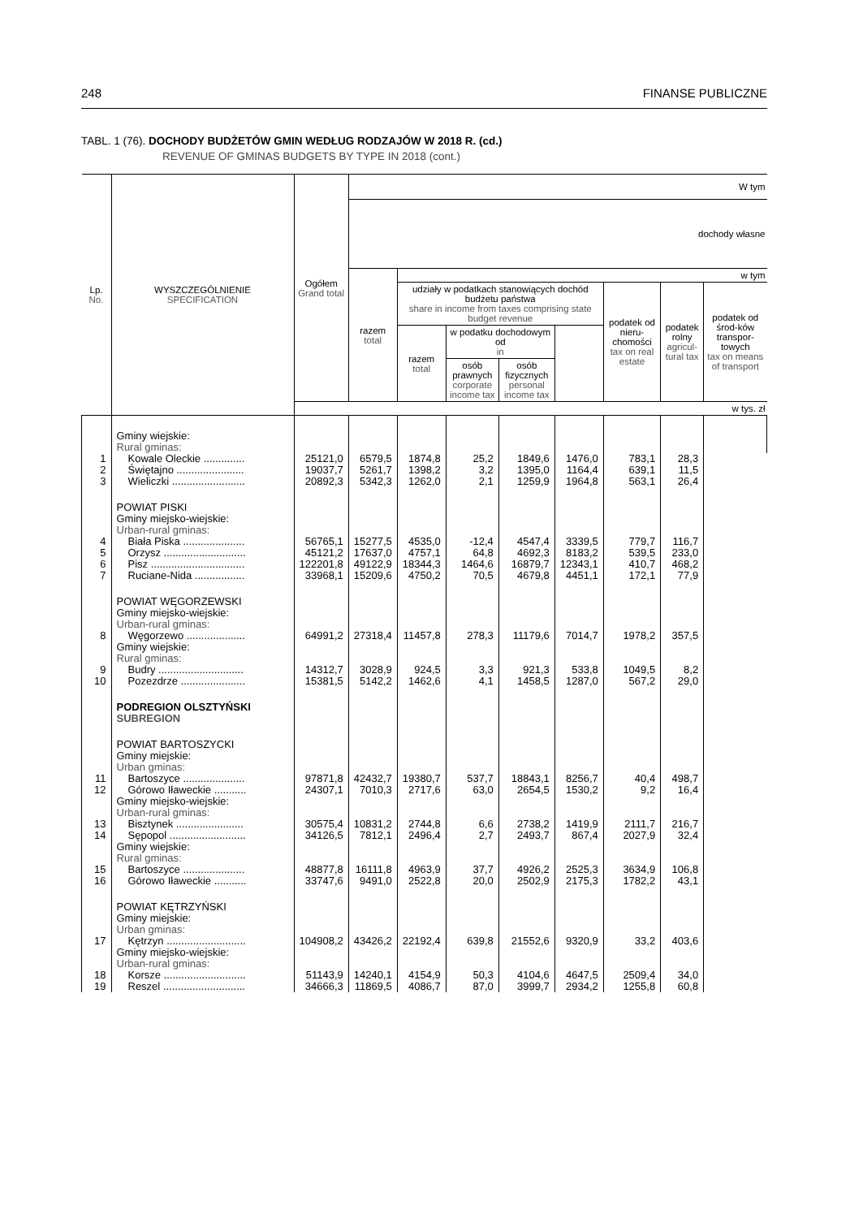248 FINANSE PUBLICZNE
TABL. 1 (76). DOCHODY BUDŻETÓW GMIN WEDŁUG RODZAJÓW W 2018 R. (cd.)
REVENUE OF GMINAS BUDGETS BY TYPE IN 2018 (cont.)
| Lp. No. | WYSZCZEGÓLNIENIE SPECIFICATION | Ogółem Grand total | W tym | | | | | | | |
| --- | --- | --- | --- | --- | --- | --- | --- | --- | --- | --- |
| | | | dochody własne | | | | | | | |
| | | | razem total | w tym | | | | | | |
| | | | | udziały w podatkach stanowiących dochód budżetu państwa share in income from taxes comprising state budget revenue | | | | podatek od nieru-chomości tax on real estate | podatek rolny agricul-tural tax | podatek od środ-ków transpor-towych tax on means of transport |
| | | | | razem total | w podatku dochodowym od in | | | | | |
| | | | | | osób prawnych corporate income tax | osób fizycznych personal income tax | | | | |
| | | w tys. zł | | | | | | | | |
| | Gminy wiejskie: Rural gminas: | | | | | | | | | |
| 1 | Kowale Oleckie .............. | 25121,0 | 6579,5 | 1874,8 | 25,2 | 1849,6 | 1476,0 | 783,1 | 28,3 | |
| 2 | Świętajno ....................... | 19037,7 | 5261,7 | 1398,2 | 3,2 | 1395,0 | 1164,4 | 639,1 | 11,5 | |
| 3 | Wieliczki ......................... | 20892,3 | 5342,3 | 1262,0 | 2,1 | 1259,9 | 1964,8 | 563,1 | 26,4 | |
| | POWIAT PISKI Gminy miejsko-wiejskie: Urban-rural gminas: | | | | | | | | | |
| 4 | Biała Piska ..................... | 56765,1 | 15277,5 | 4535,0 | -12,4 | 4547,4 | 3339,5 | 779,7 | 116,7 | |
| 5 | Orzysz ............................ | 45121,2 | 17637,0 | 4757,1 | 64,8 | 4692,3 | 8183,2 | 539,5 | 233,0 | |
| 6 | Pisz ................................ | 122201,8 | 49122,9 | 18344,3 | 1464,6 | 16879,7 | 12343,1 | 410,7 | 468,2 | |
| 7 | Ruciane-Nida ................. | 33968,1 | 15209,6 | 4750,2 | 70,5 | 4679,8 | 4451,1 | 172,1 | 77,9 | |
| | POWIAT WĘGORZEWSKI Gminy miejsko-wiejskie: Urban-rural gminas: | | | | | | | | | |
| 8 | Węgorzewo .................... | 64991,2 | 27318,4 | 11457,8 | 278,3 | 11179,6 | 7014,7 | 1978,2 | 357,5 | |
| | Gminy wiejskie: Rural gminas: | | | | | | | | | |
| 9 | Budry ............................. | 14312,7 | 3028,9 | 924,5 | 3,3 | 921,3 | 533,8 | 1049,5 | 8,2 | |
| 10 | Pozezdrze ...................... | 15381,5 | 5142,2 | 1462,6 | 4,1 | 1458,5 | 1287,0 | 567,2 | 29,0 | |
| | PODREGION OLSZTYŃSKI SUBREGION | | | | | | | | | |
| | POWIAT BARTOSZYCKI Gminy miejskie: Urban gminas: | | | | | | | | | |
| 11 | Bartoszyce ..................... | 97871,8 | 42432,7 | 19380,7 | 537,7 | 18843,1 | 8256,7 | 40,4 | 498,7 | |
| 12 | Górowo Iławeckie ........... | 24307,1 | 7010,3 | 2717,6 | 63,0 | 2654,5 | 1530,2 | 9,2 | 16,4 | |
| | Gminy miejsko-wiejskie: Urban-rural gminas: | | | | | | | | | |
| 13 | Bisztynek ....................... | 30575,4 | 10831,2 | 2744,8 | 6,6 | 2738,2 | 1419,9 | 2111,7 | 216,7 | |
| 14 | Sępopol .......................... | 34126,5 | 7812,1 | 2496,4 | 2,7 | 2493,7 | 867,4 | 2027,9 | 32,4 | |
| | Gminy wiejskie: Rural gminas: | | | | | | | | | |
| 15 | Bartoszyce ..................... | 48877,8 | 16111,8 | 4963,9 | 37,7 | 4926,2 | 2525,3 | 3634,9 | 106,8 | |
| 16 | Górowo Iławeckie ........... | 33747,6 | 9491,0 | 2522,8 | 20,0 | 2502,9 | 2175,3 | 1782,2 | 43,1 | |
| | POWIAT KĘTRZYŃSKI Gminy miejskie: Urban gminas: | | | | | | | | | |
| 17 | Kętrzyn ........................... | 104908,2 | 43426,2 | 22192,4 | 639,8 | 21552,6 | 9320,9 | 33,2 | 403,6 | |
| | Gminy miejsko-wiejskie: Urban-rural gminas: | | | | | | | | | |
| 18 | Korsze ............................ | 51143,9 | 14240,1 | 4154,9 | 50,3 | 4104,6 | 4647,5 | 2509,4 | 34,0 | |
| 19 | Reszel ............................ | 34666,3 | 11869,5 | 4086,7 | 87,0 | 3999,7 | 2934,2 | 1255,8 | 60,8 | |